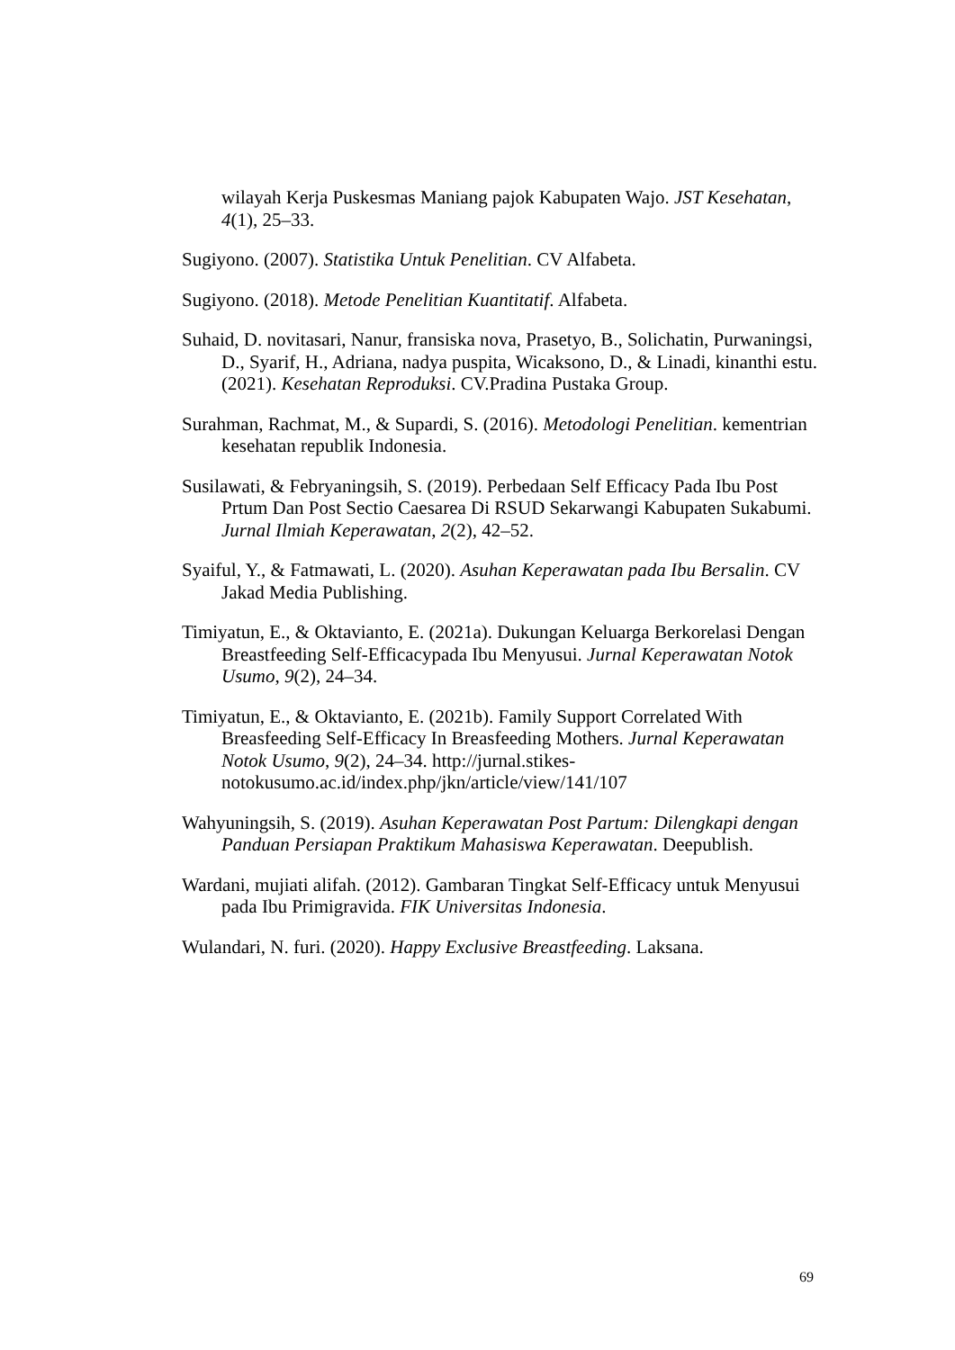wilayah Kerja Puskesmas Maniang pajok Kabupaten Wajo. JST Kesehatan, 4(1), 25–33.
Sugiyono. (2007). Statistika Untuk Penelitian. CV Alfabeta.
Sugiyono. (2018). Metode Penelitian Kuantitatif. Alfabeta.
Suhaid, D. novitasari, Nanur, fransiska nova, Prasetyo, B., Solichatin, Purwaningsi, D., Syarif, H., Adriana, nadya puspita, Wicaksono, D., & Linadi, kinanthi estu. (2021). Kesehatan Reproduksi. CV.Pradina Pustaka Group.
Surahman, Rachmat, M., & Supardi, S. (2016). Metodologi Penelitian. kementrian kesehatan republik Indonesia.
Susilawati, & Febryaningsih, S. (2019). Perbedaan Self Efficacy Pada Ibu Post Prtum Dan Post Sectio Caesarea Di RSUD Sekarwangi Kabupaten Sukabumi. Jurnal Ilmiah Keperawatan, 2(2), 42–52.
Syaiful, Y., & Fatmawati, L. (2020). Asuhan Keperawatan pada Ibu Bersalin. CV Jakad Media Publishing.
Timiyatun, E., & Oktavianto, E. (2021a). Dukungan Keluarga Berkorelasi Dengan Breastfeeding Self-Efficacypada Ibu Menyusui. Jurnal Keperawatan Notok Usumo, 9(2), 24–34.
Timiyatun, E., & Oktavianto, E. (2021b). Family Support Correlated With Breasfeeding Self-Efficacy In Breasfeeding Mothers. Jurnal Keperawatan Notok Usumo, 9(2), 24–34. http://jurnal.stikes-notokusumo.ac.id/index.php/jkn/article/view/141/107
Wahyuningsih, S. (2019). Asuhan Keperawatan Post Partum: Dilengkapi dengan Panduan Persiapan Praktikum Mahasiswa Keperawatan. Deepublish.
Wardani, mujiati alifah. (2012). Gambaran Tingkat Self-Efficacy untuk Menyusui pada Ibu Primigravida. FIK Universitas Indonesia.
Wulandari, N. furi. (2020). Happy Exclusive Breastfeeding. Laksana.
69